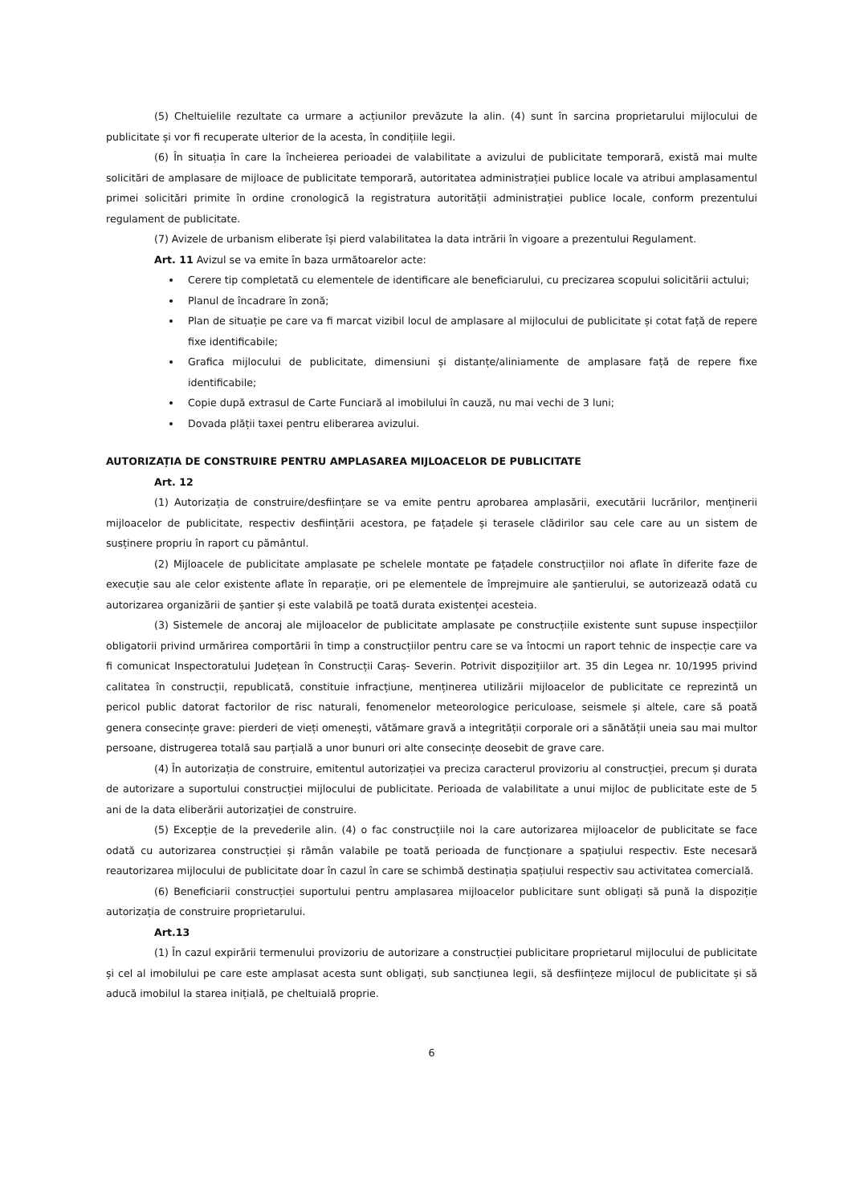(5) Cheltuielile rezultate ca urmare a acțiunilor prevăzute la alin. (4) sunt în sarcina proprietarului mijlocului de publicitate și vor fi recuperate ulterior de la acesta, în condițiile legii.
(6) În situația în care la încheierea perioadei de valabilitate a avizului de publicitate temporară, există mai multe solicitări de amplasare de mijloace de publicitate temporară, autoritatea administrației publice locale va atribui amplasamentul primei solicitări primite în ordine cronologică la registratura autorității administrației publice locale, conform prezentului regulament de publicitate.
(7) Avizele de urbanism eliberate își pierd valabilitatea la data intrării în vigoare a prezentului Regulament.
Art. 11 Avizul se va emite în baza următoarelor acte:
Cerere tip completată cu elementele de identificare ale beneficiarului, cu precizarea scopului solicitării actului;
Planul de încadrare în zonă;
Plan de situație pe care va fi marcat vizibil locul de amplasare al mijlocului de publicitate și cotat față de repere fixe identificabile;
Grafica mijlocului de publicitate, dimensiuni și distanțe/aliniamente de amplasare față de repere fixe identificabile;
Copie după extrasul de Carte Funciară al imobilului în cauză, nu mai vechi de 3 luni;
Dovada plății taxei pentru eliberarea avizului.
AUTORIZAȚIA DE CONSTRUIRE PENTRU AMPLASAREA MIJLOACELOR DE PUBLICITATE
Art. 12
(1) Autorizația de construire/desființare se va emite pentru aprobarea amplasării, executării lucrărilor, menținerii mijloacelor de publicitate, respectiv desființării acestora, pe fațadele și terasele clădirilor sau cele care au un sistem de susținere propriu în raport cu pământul.
(2) Mijloacele de publicitate amplasate pe schelele montate pe fațadele construcțiilor noi aflate în diferite faze de execuție sau ale celor existente aflate în reparație, ori pe elementele de împrejmuire ale șantierului, se autorizează odată cu autorizarea organizării de șantier și este valabilă pe toată durata existenței acesteia.
(3) Sistemele de ancoraj ale mijloacelor de publicitate amplasate pe construcțiile existente sunt supuse inspecțiilor obligatorii privind urmărirea comportării în timp a construcțiilor pentru care se va întocmi un raport tehnic de inspecție care va fi comunicat Inspectoratului Județean în Construcții Caraș- Severin. Potrivit dispozițiilor art. 35 din Legea nr. 10/1995 privind calitatea în construcții, republicată, constituie infracțiune, menținerea utilizării mijloacelor de publicitate ce reprezintă un pericol public datorat factorilor de risc naturali, fenomenelor meteorologice periculoase, seismele și altele, care să poată genera consecințe grave: pierderi de vieți omenești, vătămare gravă a integrității corporale ori a sănătății uneia sau mai multor persoane, distrugerea totală sau parțială a unor bunuri ori alte consecințe deosebit de grave care.
(4) În autorizația de construire, emitentul autorizației va preciza caracterul provizoriu al construcției, precum și durata de autorizare a suportului construcției mijlocului de publicitate. Perioada de valabilitate a unui mijloc de publicitate este de 5 ani de la data eliberării autorizației de construire.
(5) Excepție de la prevederile alin. (4) o fac construcțiile noi la care autorizarea mijloacelor de publicitate se face odată cu autorizarea construcției și rămân valabile pe toată perioada de funcționare a spațiului respectiv. Este necesară reautorizarea mijlocului de publicitate doar în cazul în care se schimbă destinația spațiului respectiv sau activitatea comercială.
(6) Beneficiarii construcției suportului pentru amplasarea mijloacelor publicitare sunt obligați să pună la dispoziție autorizația de construire proprietarului.
Art.13
(1) În cazul expirării termenului provizoriu de autorizare a construcției publicitare proprietarul mijlocului de publicitate și cel al imobilului pe care este amplasat acesta sunt obligați, sub sancțiunea legii, să desființeze mijlocul de publicitate și să aducă imobilul la starea inițială, pe cheltuială proprie.
6